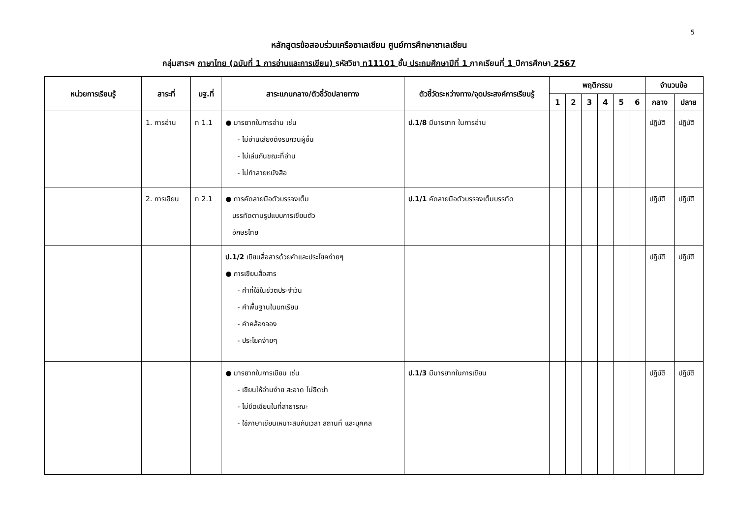5
หลักสูตรข้อสอบร่วมเครือซาเลเซียน ศูนย์การศึกษาซาเลเซียน
กลุ่มสาระฯ ภาษาไทย (ฉบับที่ 1 การอ่านและการเขียน) รหัสวิชา ท11101 ชั้น ประถมศึกษาปีที่ 1 ภาคเรียนที่ 1 ปีการศึกษา 2567
| หน่วยการเรียนรู้ | สาระที่ | มฐ.ที่ | สาระแกนกลาง/ตัวชี้วัดปลายทาง | ตัวชี้วัดระหว่างทาง/จุดประสงค์การเรียนรู้ | พฤติกรรม | | | | | | จำนวนข้อ | |
| --- | --- | --- | --- | --- | --- | --- | --- | --- | --- | --- | --- | --- |
| | | | | | 1 | 2 | 3 | 4 | 5 | 6 | กลาง | ปลาย |
| | 1. การอ่าน | ท 1.1 | ● มารยาทในการอ่าน เช่น - ไม่อ่านเสียงดังรบกวนผู้อื่น - ไม่เล่นกันขณะที่อ่าน - ไม่ทำลายหนังสือ | ป.1/8 มีมารยาท ในการอ่าน | | | | | | | ปฏิบัติ | ปฏิบัติ |
| | 2. การเขียน | ท 2.1 | ● การคัดลายมือตัวบรรจงเต็ม บรรทัดตามรูปแบบการเขียนตัว อักษรไทย | ป.1/1 คัดลายมือตัวบรรจงเต็มบรรทัด | | | | | | | ปฏิบัติ | ปฏิบัติ |
| | | | ป.1/2 เขียนสื่อสารด้วยคำและประโยคง่ายๆ ● การเขียนสื่อสาร - คำที่ใช้ในชีวิตประจำวัน - คำพื้นฐานในบทเรียน - คำคล้องจอง - ประโยคง่ายๆ | | | | | | | | ปฏิบัติ | ปฏิบัติ |
| | | | ● มารยาทในการเขียน เช่น - เขียนให้อ่านง่าย สะอาด ไม่ขีดฆ่า - ไม่ขีดเขียนในที่สาธารณะ - ใช้ภาษาเขียนเหมาะสมกับเวลา สถานที่ และบุคคล | ป.1/3 มีมารยาทในการเขียน | | | | | | | ปฏิบัติ | ปฏิบัติ |